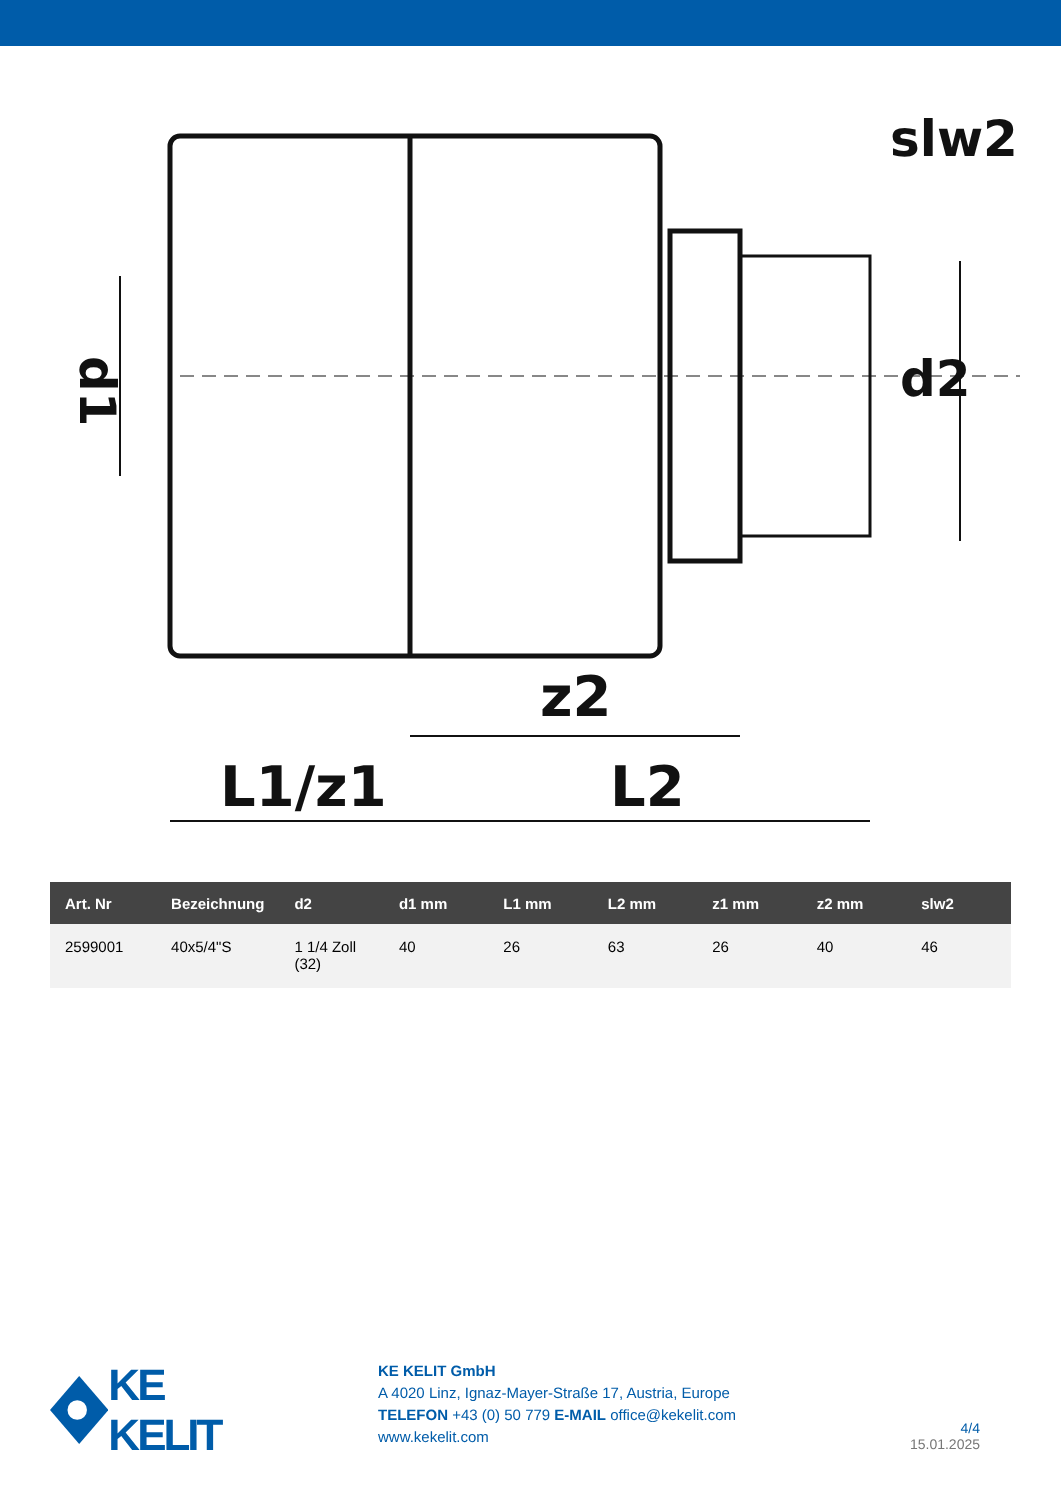d1
d2
slw2
z2
L1/z1
L2
| Art. Nr | Bezeichnung | d2 | d1 mm | L1 mm | L2 mm | z1 mm | z2 mm | slw2 |
| --- | --- | --- | --- | --- | --- | --- | --- | --- |
| 2599001 | 40x5/4"S | 1 1/4 Zoll (32) | 40 | 26 | 63 | 26 | 40 | 46 |
KE KELIT
KE KELIT GmbH
A 4020 Linz, Ignaz-Mayer-Straße 17, Austria, Europe
TELEFON +43 (0) 50 779 E-MAIL office@kekelit.com
www.kekelit.com
4/4
15.01.2025